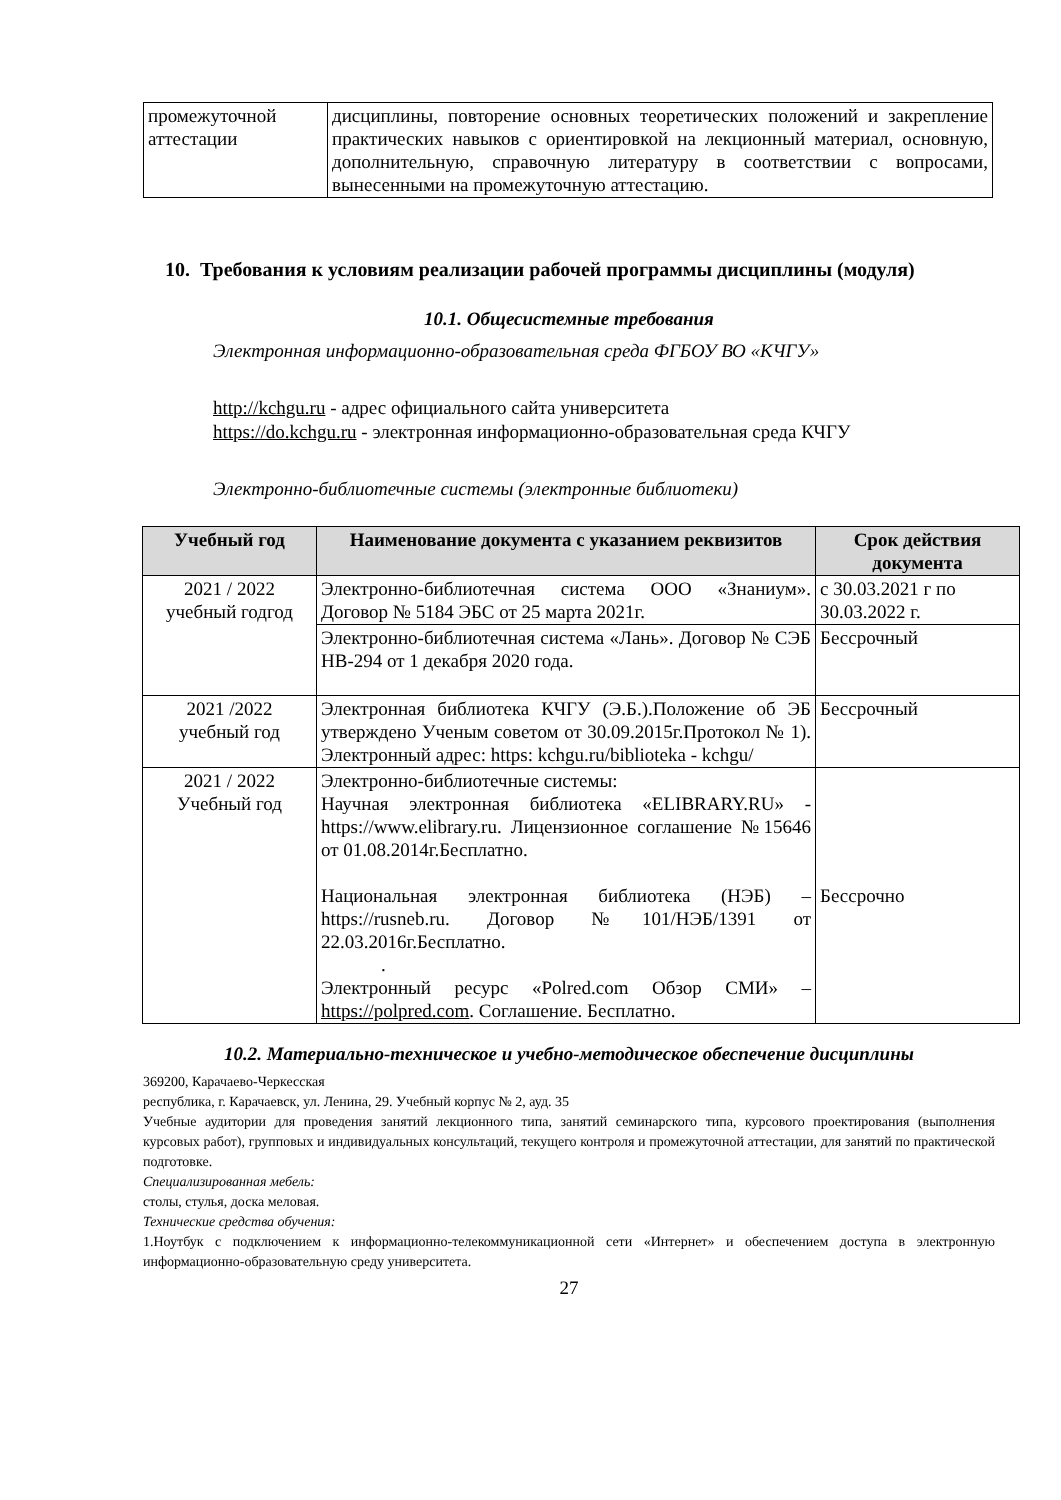| промежуточной аттестации | дисциплины, повторение основных теоретических положений и закрепление практических навыков с ориентировкой на лекционный материал, основную, дополнительную, справочную литературу в соответствии с вопросами, вынесенными на промежуточную аттестацию. |
10. Требования к условиям реализации рабочей программы дисциплины (модуля)
10.1. Общесистемные требования
Электронная информационно-образовательная среда ФГБОУ ВО «КЧГУ»
http://kchgu.ru - адрес официального сайта университета
https://do.kchgu.ru - электронная информационно-образовательная среда КЧГУ
Электронно-библиотечные системы (электронные библиотеки)
| Учебный год | Наименование документа с указанием реквизитов | Срок действия документа |
| --- | --- | --- |
| 2021 / 2022 учебный годгод | Электронно-библиотечная система ООО «Знаниум». Договор № 5184 ЭБС от 25 марта 2021г. | с 30.03.2021 г по 30.03.2022 г. |
| | Электронно-библиотечная система «Лань». Договор № СЭБ НВ-294 от 1 декабря 2020 года. | Бессрочный |
| 2021 /2022 учебный год | Электронная библиотека КЧГУ (Э.Б.).Положение об ЭБ утверждено Ученым советом от 30.09.2015г.Протокол № 1). Электронный адрес: https: kchgu.ru/biblioteka - kchgu/ | Бессрочный |
| 2021 / 2022 Учебный год | Электронно-библиотечные системы: Научная электронная библиотека «ELIBRARY.RU» - https://www.elibrary.ru. Лицензионное соглашение №15646 от 01.08.2014г.Бесплатно. Национальная электронная библиотека (НЭБ) – https://rusneb.ru. Договор №101/НЭБ/1391 от 22.03.2016г.Бесплатно. . Электронный ресурс «Polred.com Обзор СМИ» – https://polpred.com . Соглашение. Бесплатно. | Бессрочно |
10.2. Материально-техническое и учебно-методическое обеспечение дисциплины
369200, Карачаево-Черкесская
республика, г. Карачаевск, ул. Ленина, 29. Учебный корпус № 2, ауд. 35
Учебные аудитории для проведения занятий лекционного типа, занятий семинарского типа, курсового проектирования (выполнения курсовых работ), групповых и индивидуальных консультаций, текущего контроля и промежуточной аттестации, для занятий по практической подготовке.
Специализированная мебель:
столы, стулья, доска меловая.
Технические средства обучения:
1.Ноутбук с подключением к информационно-телекоммуникационной сети «Интернет» и обеспечением доступа в электронную информационно-образовательную среду университета.
27